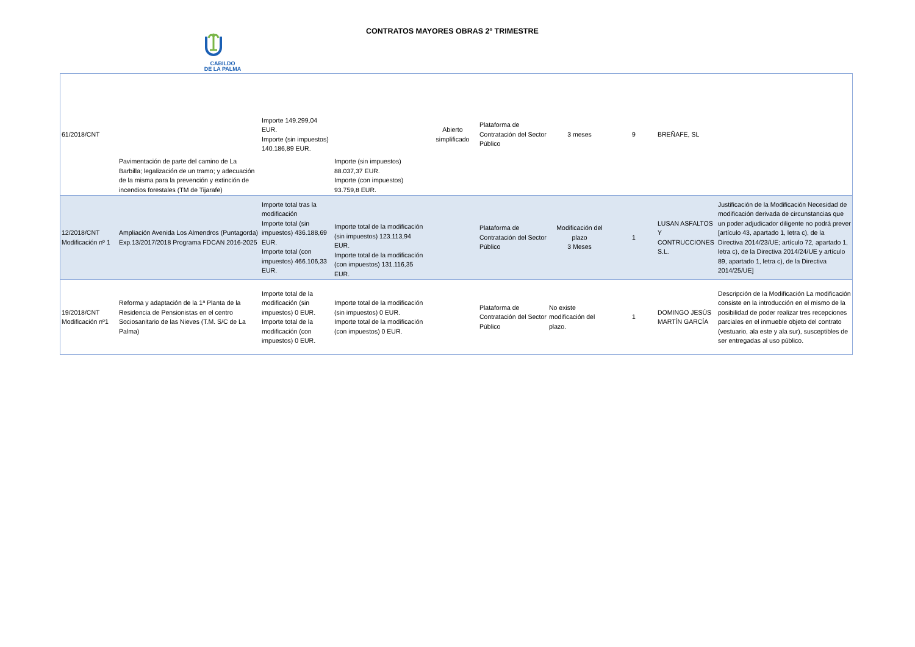CABILDO
DE LA PALMA
CONTRATOS MAYORES OBRAS 2º TRIMESTRE
| 61/2018/CNT | Pavimentación de parte del camino de La Barbilla; legalización de un tramo; y adecuación de la misma para la prevención y extinción de incendios forestales (TM de Tijarafe) | Importe 149.299,04 EUR. Importe (sin impuestos) 140.186,89 EUR. | Importe (sin impuestos) 88.037,37 EUR. Importe (con impuestos) 93.759,8 EUR. | Abierto simplificado | Plataforma de Contratación del Sector Público | 3 meses | 9 | BREÑAFE, SL | |
| 12/2018/CNT Modificación nº 1 | Ampliación Avenida Los Almendros (Puntagorda) Exp.13/2017/2018 Programa FDCAN 2016-2025 | Importe total tras la modificación Importe total (sin impuestos) 436.188,69 EUR. Importe total (con impuestos) 466.106,33 EUR. | Importe total de la modificación (sin impuestos) 123.113,94 EUR. Importe total de la modificación (con impuestos) 131.116,35 EUR. | | Plataforma de Contratación del Sector Público | Modificación del plazo 3 Meses | 1 | LUSAN ASFALTOS Y CONTRUCCIONES S.L. | Justificación de la Modificación Necesidad de modificación derivada de circunstancias que un poder adjudicador diligente no podrá prever [artículo 43, apartado 1, letra c), de la Directiva 2014/23/UE; artículo 72, apartado 1, letra c), de la Directiva 2014/24/UE y artículo 89, apartado 1, letra c), de la Directiva 2014/25/UE] |
| 19/2018/CNT Modificación nº1 | Reforma y adaptación de la 1ª Planta de la Residencia de Pensionistas en el centro Sociosanitario de las Nieves (T.M. S/C de La Palma) | Importe total de la modificación (sin impuestos) 0 EUR. Importe total de la modificación (con impuestos) 0 EUR. | Importe total de la modificación (sin impuestos) 0 EUR. Importe total de la modificación (con impuestos) 0 EUR. | | Plataforma de Contratación del Sector Público | No existe modificación del plazo. | 1 | DOMINGO JESÚS MARTÍN GARCÍA | Descripción de la Modificación La modificación consiste en la introducción en el mismo de la posibilidad de poder realizar tres recepciones parciales en el inmueble objeto del contrato (vestuario, ala este y ala sur), susceptibles de ser entregadas al uso público. |